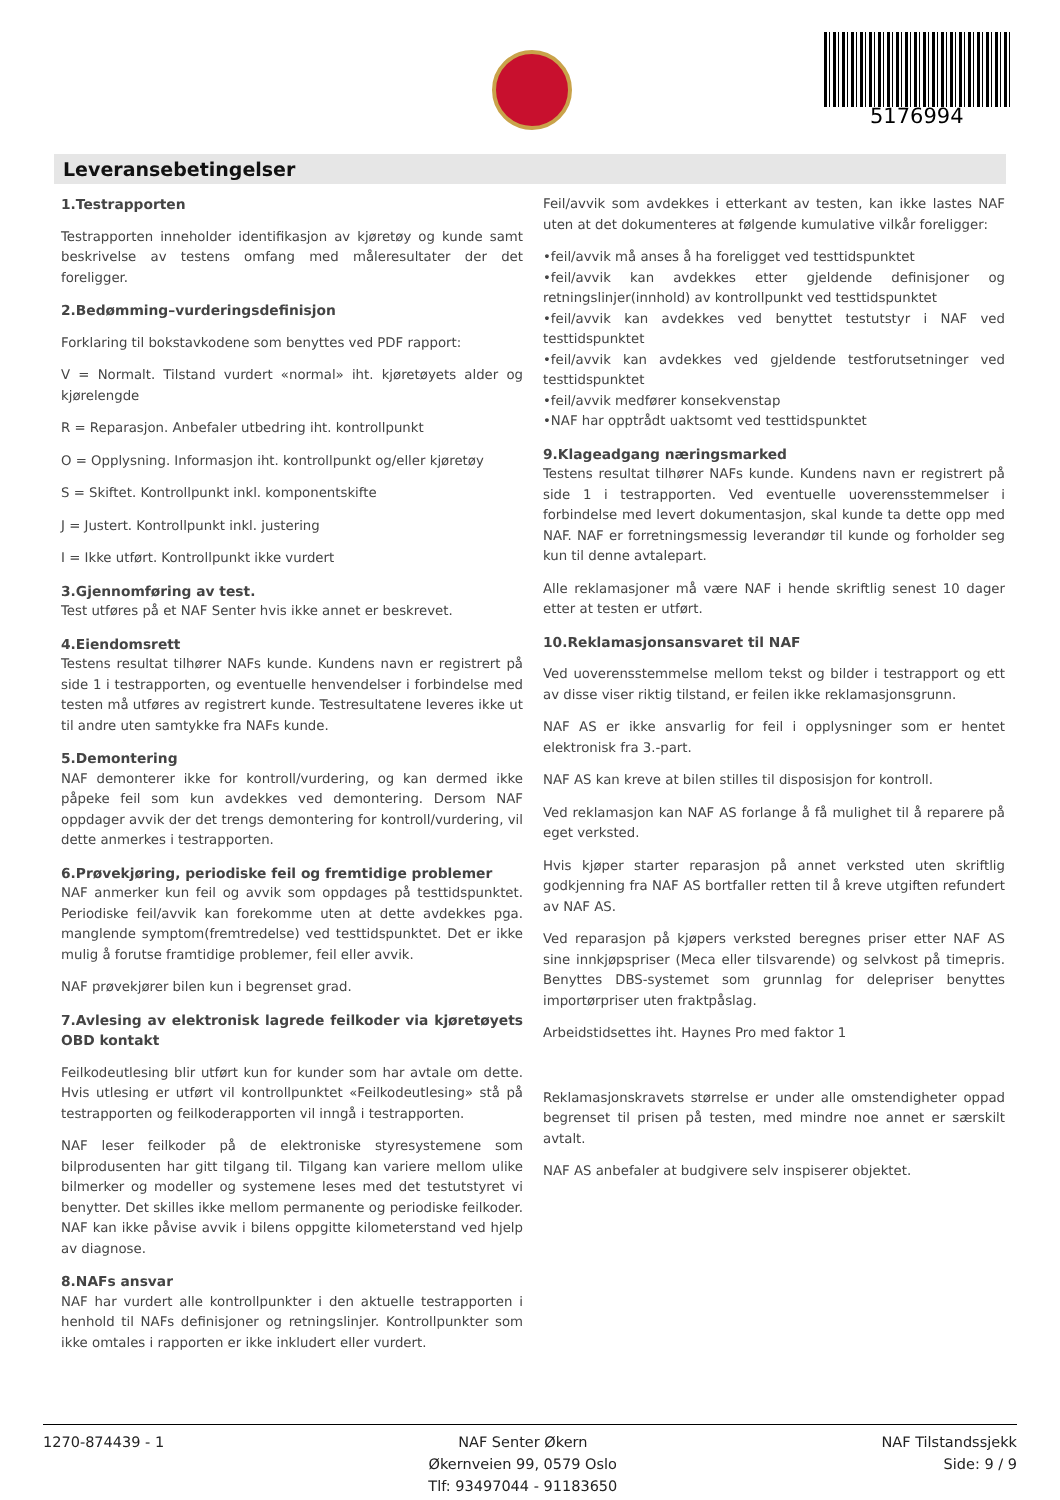5176994
Leveransebetingelser
1.Testrapporten
Testrapporten inneholder identifikasjon av kjøretøy og kunde samt beskrivelse av testens omfang med måleresultater der det foreligger.
2.Bedømming–vurderingsdefinisjon
Forklaring til bokstavkodene som benyttes ved PDF rapport:
V = Normalt. Tilstand vurdert «normal» iht. kjøretøyets alder og kjørelengde
R = Reparasjon. Anbefaler utbedring iht. kontrollpunkt
O = Opplysning. Informasjon iht. kontrollpunkt og/eller kjøretøy
S = Skiftet. Kontrollpunkt inkl. komponentskifte
J = Justert. Kontrollpunkt inkl. justering
I = Ikke utført. Kontrollpunkt ikke vurdert
3.Gjennomføring av test.
Test utføres på et NAF Senter hvis ikke annet er beskrevet.
4.Eiendomsrett
Testens resultat tilhører NAFs kunde. Kundens navn er registrert på side 1 i testrapporten, og eventuelle henvendelser i forbindelse med testen må utføres av registrert kunde. Testresultatene leveres ikke ut til andre uten samtykke fra NAFs kunde.
5.Demontering
NAF demonterer ikke for kontroll/vurdering, og kan dermed ikke påpeke feil som kun avdekkes ved demontering. Dersom NAF oppdager avvik der det trengs demontering for kontroll/vurdering, vil dette anmerkes i testrapporten.
6.Prøvekjøring, periodiske feil og fremtidige problemer
NAF anmerker kun feil og avvik som oppdages på testtidspunktet. Periodiske feil/avvik kan forekomme uten at dette avdekkes pga. manglende symptom(fremtredelse) ved testtidspunktet. Det er ikke mulig å forutse framtidige problemer, feil eller avvik.
NAF prøvekjører bilen kun i begrenset grad.
7.Avlesing av elektronisk lagrede feilkoder via kjøretøyets OBD kontakt
Feilkodeutlesing blir utført kun for kunder som har avtale om dette. Hvis utlesing er utført vil kontrollpunktet «Feilkodeutlesing» stå på testrapporten og feilkoderapporten vil inngå i testrapporten.
NAF leser feilkoder på de elektroniske styresystemene som bilprodusenten har gitt tilgang til. Tilgang kan variere mellom ulike bilmerker og modeller og systemene leses med det testutstyret vi benytter. Det skilles ikke mellom permanente og periodiske feilkoder. NAF kan ikke påvise avvik i bilens oppgitte kilometerstand ved hjelp av diagnose.
8.NAFs ansvar
NAF har vurdert alle kontrollpunkter i den aktuelle testrapporten i henhold til NAFs definisjoner og retningslinjer. Kontrollpunkter som ikke omtales i rapporten er ikke inkludert eller vurdert.
Feil/avvik som avdekkes i etterkant av testen, kan ikke lastes NAF uten at det dokumenteres at følgende kumulative vilkår foreligger:
•feil/avvik må anses å ha foreligget ved testtidspunktet
•feil/avvik kan avdekkes etter gjeldende definisjoner og retningslinjer(innhold) av kontrollpunkt ved testtidspunktet
•feil/avvik kan avdekkes ved benyttet testutstyr i NAF ved testtidspunktet
•feil/avvik kan avdekkes ved gjeldende testforutsetninger ved testtidspunktet
•feil/avvik medfører konsekvenstap
•NAF har opptrådt uaktsomt ved testtidspunktet
9.Klageadgang næringsmarked
Testens resultat tilhører NAFs kunde. Kundens navn er registrert på side 1 i testrapporten. Ved eventuelle uoverensstemmelser i forbindelse med levert dokumentasjon, skal kunde ta dette opp med NAF. NAF er forretningsmessig leverandør til kunde og forholder seg kun til denne avtalepart.
Alle reklamasjoner må være NAF i hende skriftlig senest 10 dager etter at testen er utført.
10.Reklamasjonsansvaret til NAF
Ved uoverensstemmelse mellom tekst og bilder i testrapport og ett av disse viser riktig tilstand, er feilen ikke reklamasjonsgrunn.
NAF AS er ikke ansvarlig for feil i opplysninger som er hentet elektronisk fra 3.-part.
NAF AS kan kreve at bilen stilles til disposisjon for kontroll.
Ved reklamasjon kan NAF AS forlange å få mulighet til å reparere på eget verksted.
Hvis kjøper starter reparasjon på annet verksted uten skriftlig godkjenning fra NAF AS bortfaller retten til å kreve utgiften refundert av NAF AS.
Ved reparasjon på kjøpers verksted beregnes priser etter NAF AS sine innkjøpspriser (Meca eller tilsvarende) og selvkost på timepris. Benyttes DBS-systemet som grunnlag for delepriser benyttes importørpriser uten fraktpåslag.
Arbeidstidsettes iht. Haynes Pro med faktor 1
Reklamasjonskravets størrelse er under alle omstendigheter oppad begrenset til prisen på testen, med mindre noe annet er særskilt avtalt.
NAF AS anbefaler at budgivere selv inspiserer objektet.
1270-874439 - 1 NAF Senter Økern
Økernveien 99, 0579 Oslo
Tlf: 93497044 - 91183650
NAF Tilstandssjekk
Side: 9 / 9